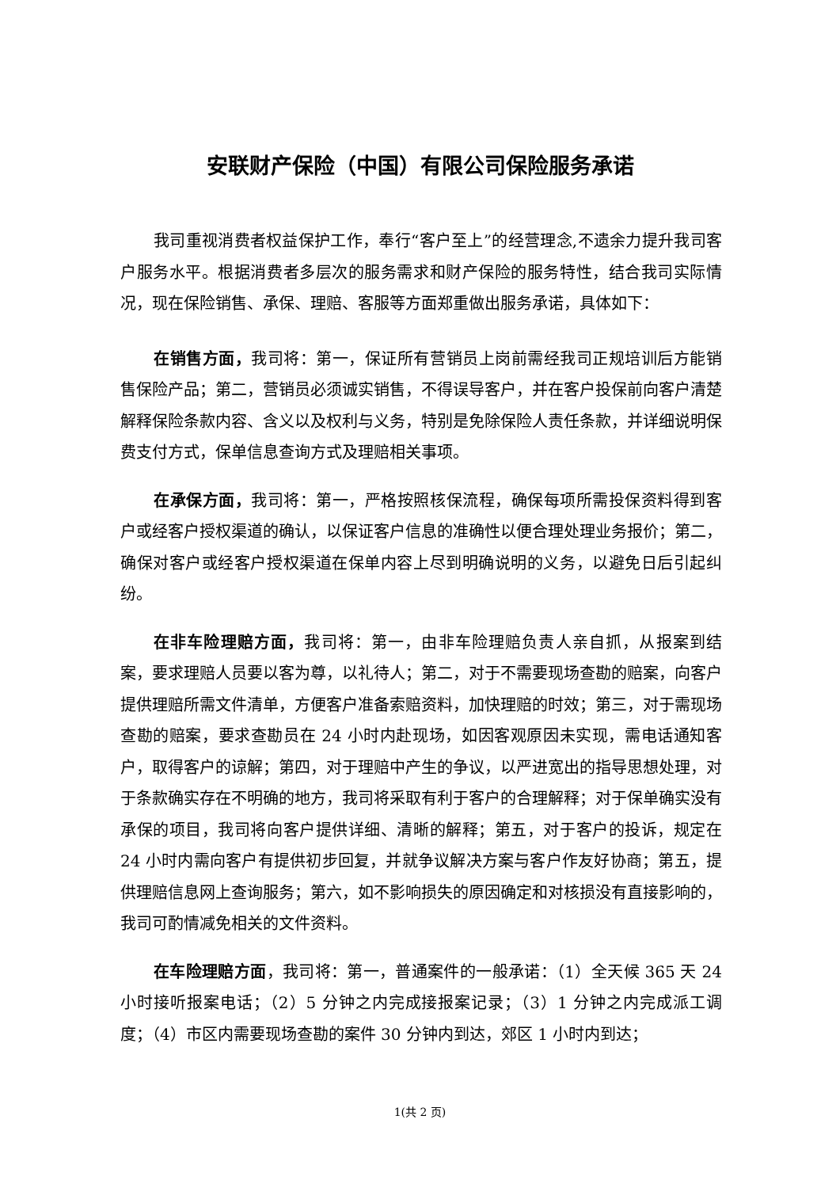安联财产保险（中国）有限公司保险服务承诺
我司重视消费者权益保护工作，奉行“客户至上”的经营理念,不遗余力提升我司客户服务水平。根据消费者多层次的服务需求和财产保险的服务特性，结合我司实际情况，现在保险销售、承保、理赔、客服等方面郑重做出服务承诺，具体如下：
在销售方面，我司将：第一，保证所有营销员上岗前需经我司正规培训后方能销售保险产品；第二，营销员必须诚实销售，不得误导客户，并在客户投保前向客户清楚解释保险条款内容、含义以及权利与义务，特别是免除保险人责任条款，并详细说明保费支付方式，保单信息查询方式及理赔相关事项。
在承保方面，我司将：第一，严格按照核保流程，确保每项所需投保资料得到客户或经客户授权渠道的确认，以保证客户信息的准确性以便合理处理业务报价；第二，确保对客户或经客户授权渠道在保单内容上尽到明确说明的义务，以避免日后引起纠纷。
在非车险理赔方面，我司将：第一，由非车险理赔负责人亲自抓，从报案到结案，要求理赔人员要以客为尊，以礼待人；第二，对于不需要现场查勘的赔案，向客户提供理赔所需文件清单，方便客户准备索赔资料，加快理赔的时效；第三，对于需现场查勘的赔案，要求查勘员在 24 小时内赴现场，如因客观原因未实现，需电话通知客户，取得客户的谅解；第四，对于理赔中产生的争议，以严进宽出的指导思想处理，对于条款确实存在不明确的地方，我司将采取有利于客户的合理解释；对于保单确实没有承保的项目，我司将向客户提供详细、清晰的解释；第五，对于客户的投诉，规定在 24 小时内需向客户有提供初步回复，并就争议解决方案与客户作友好协商；第五，提供理赔信息网上查询服务；第六，如不影响损失的原因确定和对核损没有直接影响的，我司可酌情减免相关的文件资料。
在车险理赔方面，我司将：第一，普通案件的一般承诺：（1）全天候 365 天 24 小时接听报案电话；（2）5 分钟之内完成接报案记录；（3）1 分钟之内完成派工调度；（4）市区内需要现场查勘的案件 30 分钟内到达，郊区 1 小时内到达；
1(共 2 页)